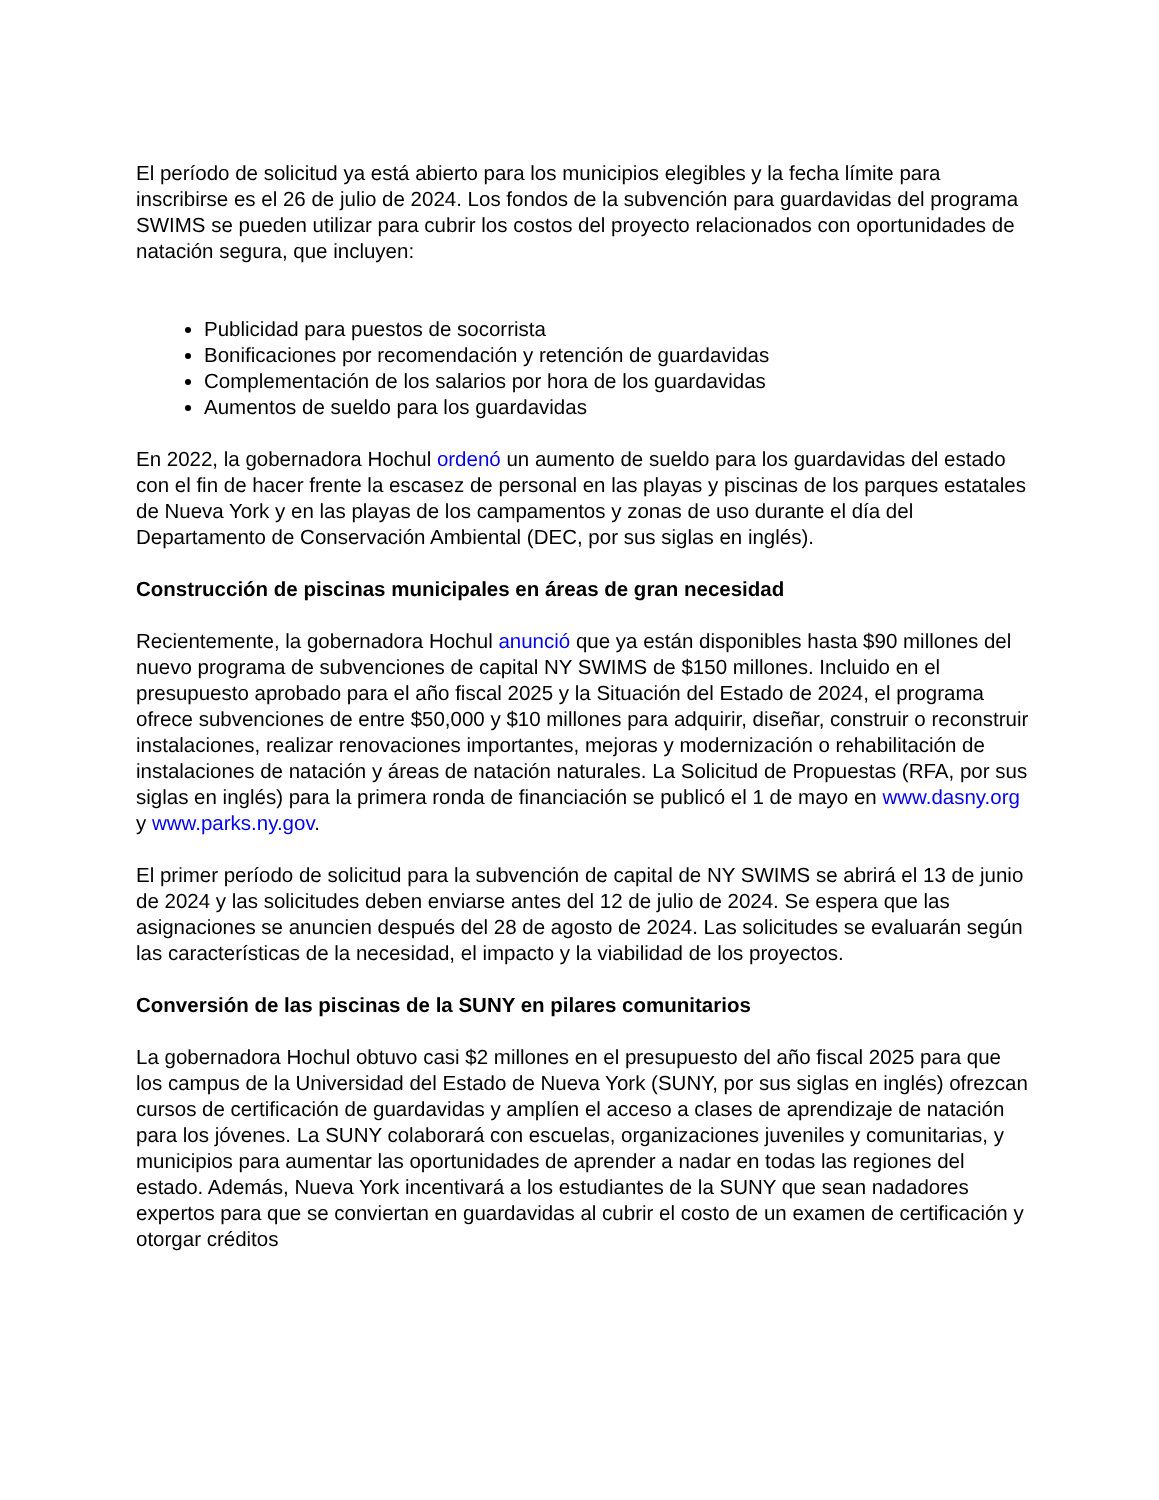El período de solicitud ya está abierto para los municipios elegibles y la fecha límite para inscribirse es el 26 de julio de 2024. Los fondos de la subvención para guardavidas del programa SWIMS se pueden utilizar para cubrir los costos del proyecto relacionados con oportunidades de natación segura, que incluyen:
Publicidad para puestos de socorrista
Bonificaciones por recomendación y retención de guardavidas
Complementación de los salarios por hora de los guardavidas
Aumentos de sueldo para los guardavidas
En 2022, la gobernadora Hochul ordenó un aumento de sueldo para los guardavidas del estado con el fin de hacer frente la escasez de personal en las playas y piscinas de los parques estatales de Nueva York y en las playas de los campamentos y zonas de uso durante el día del Departamento de Conservación Ambiental (DEC, por sus siglas en inglés).
Construcción de piscinas municipales en áreas de gran necesidad
Recientemente, la gobernadora Hochul anunció que ya están disponibles hasta $90 millones del nuevo programa de subvenciones de capital NY SWIMS de $150 millones. Incluido en el presupuesto aprobado para el año fiscal 2025 y la Situación del Estado de 2024, el programa ofrece subvenciones de entre $50,000 y $10 millones para adquirir, diseñar, construir o reconstruir instalaciones, realizar renovaciones importantes, mejoras y modernización o rehabilitación de instalaciones de natación y áreas de natación naturales. La Solicitud de Propuestas (RFA, por sus siglas en inglés) para la primera ronda de financiación se publicó el 1 de mayo en www.dasny.org y www.parks.ny.gov.
El primer período de solicitud para la subvención de capital de NY SWIMS se abrirá el 13 de junio de 2024 y las solicitudes deben enviarse antes del 12 de julio de 2024. Se espera que las asignaciones se anuncien después del 28 de agosto de 2024. Las solicitudes se evaluarán según las características de la necesidad, el impacto y la viabilidad de los proyectos.
Conversión de las piscinas de la SUNY en pilares comunitarios
La gobernadora Hochul obtuvo casi $2 millones en el presupuesto del año fiscal 2025 para que los campus de la Universidad del Estado de Nueva York (SUNY, por sus siglas en inglés) ofrezcan cursos de certificación de guardavidas y amplíen el acceso a clases de aprendizaje de natación para los jóvenes. La SUNY colaborará con escuelas, organizaciones juveniles y comunitarias, y municipios para aumentar las oportunidades de aprender a nadar en todas las regiones del estado. Además, Nueva York incentivará a los estudiantes de la SUNY que sean nadadores expertos para que se conviertan en guardavidas al cubrir el costo de un examen de certificación y otorgar créditos